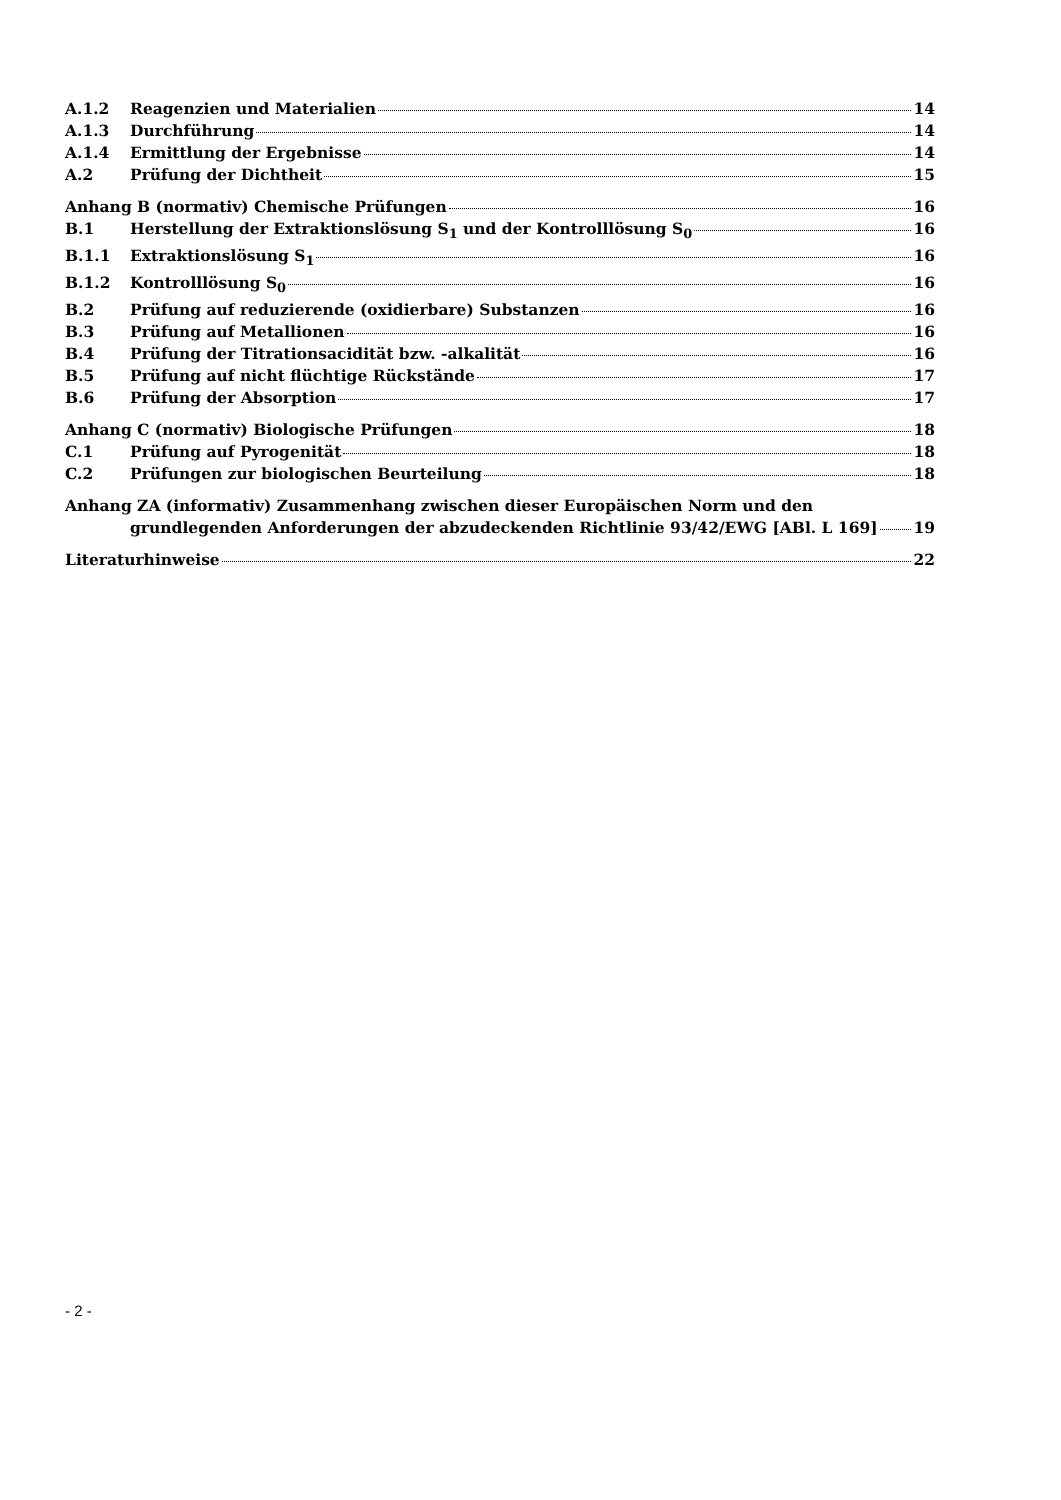A.1.2 Reagenzien und Materialien 14
A.1.3 Durchführung 14
A.1.4 Ermittlung der Ergebnisse 14
A.2 Prüfung der Dichtheit 15
Anhang B (normativ) Chemische Prüfungen 16
B.1 Herstellung der Extraktionslösung S<sub>1</sub> und der Kontrolllösung S<sub>0</sub> 16
B.1.1 Extraktionslösung S<sub>1</sub> 16
B.1.2 Kontrolllösung S<sub>0</sub> 16
B.2 Prüfung auf reduzierende (oxidierbare) Substanzen 16
B.3 Prüfung auf Metallionen 16
B.4 Prüfung der Titrationsacidität bzw. -alkalität 16
B.5 Prüfung auf nicht flüchtige Rückstände 17
B.6 Prüfung der Absorption 17
Anhang C (normativ) Biologische Prüfungen 18
C.1 Prüfung auf Pyrogenität 18
C.2 Prüfungen zur biologischen Beurteilung 18
Anhang ZA (informativ) Zusammenhang zwischen dieser Europäischen Norm und den
grundlegenden Anforderungen der abzudeckenden Richtlinie 93/42/EWG [ABl. L 169] 19
Literaturhinweise 22
- 2 -